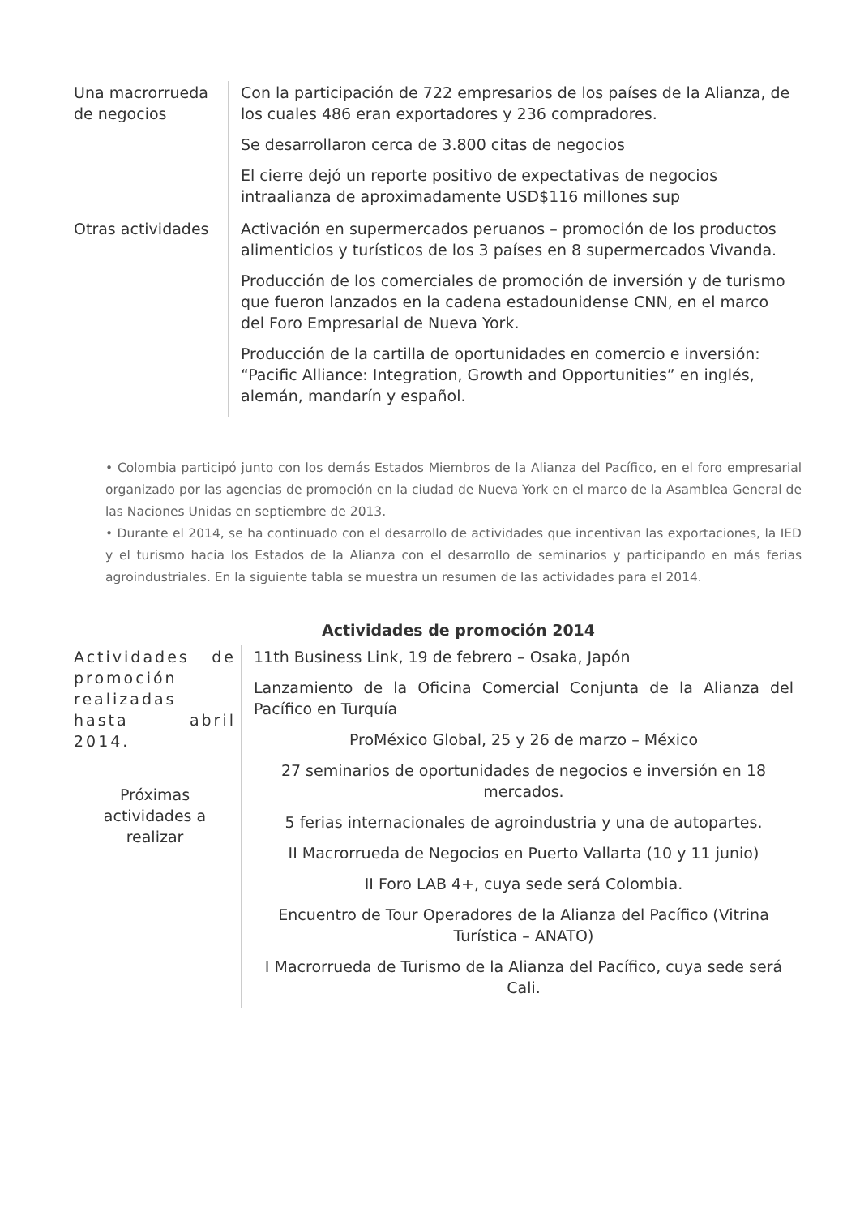| Una macrorrueda de negocios | Con la participación de 722 empresarios de los países de la Alianza, de los cuales 486 eran exportadores y 236 compradores. Se desarrollaron cerca de 3.800 citas de negocios El cierre dejó un reporte positivo de expectativas de negocios intraalianza de aproximadamente USD$116 millones sup |
| Otras actividades | Activación en supermercados peruanos – promoción de los productos alimenticios y turísticos de los 3 países en 8 supermercados Vivanda. Producción de los comerciales de promoción de inversión y de turismo que fueron lanzados en la cadena estadounidense CNN, en el marco del Foro Empresarial de Nueva York. Producción de la cartilla de oportunidades en comercio e inversión: “Pacific Alliance: Integration, Growth and Opportunities” en inglés, alemán, mandarín y español. |
• Colombia participó junto con los demás Estados Miembros de la Alianza del Pacífico, en el foro empresarial organizado por las agencias de promoción en la ciudad de Nueva York en el marco de la Asamblea General de las Naciones Unidas en septiembre de 2013.
• Durante el 2014, se ha continuado con el desarrollo de actividades que incentivan las exportaciones, la IED y el turismo hacia los Estados de la Alianza con el desarrollo de seminarios y participando en más ferias agroindustriales. En la siguiente tabla se muestra un resumen de las actividades para el 2014.
Actividades de promoción 2014
| Actividades de promoción realizadas hasta abril 2014. Próximas actividades a realizar | 11th Business Link, 19 de febrero – Osaka, Japón Lanzamiento de la Oficina Comercial Conjunta de la Alianza del Pacífico en Turquía ProMéxico Global, 25 y 26 de marzo – México 27 seminarios de oportunidades de negocios e inversión en 18 mercados. 5 ferias internacionales de agroindustria y una de autopartes. II Macrorrueda de Negocios en Puerto Vallarta (10 y 11 junio) II Foro LAB 4+, cuya sede será Colombia. Encuentro de Tour Operadores de la Alianza del Pacífico (Vitrina Turística – ANATO) I Macrorrueda de Turismo de la Alianza del Pacífico, cuya sede será Cali. |